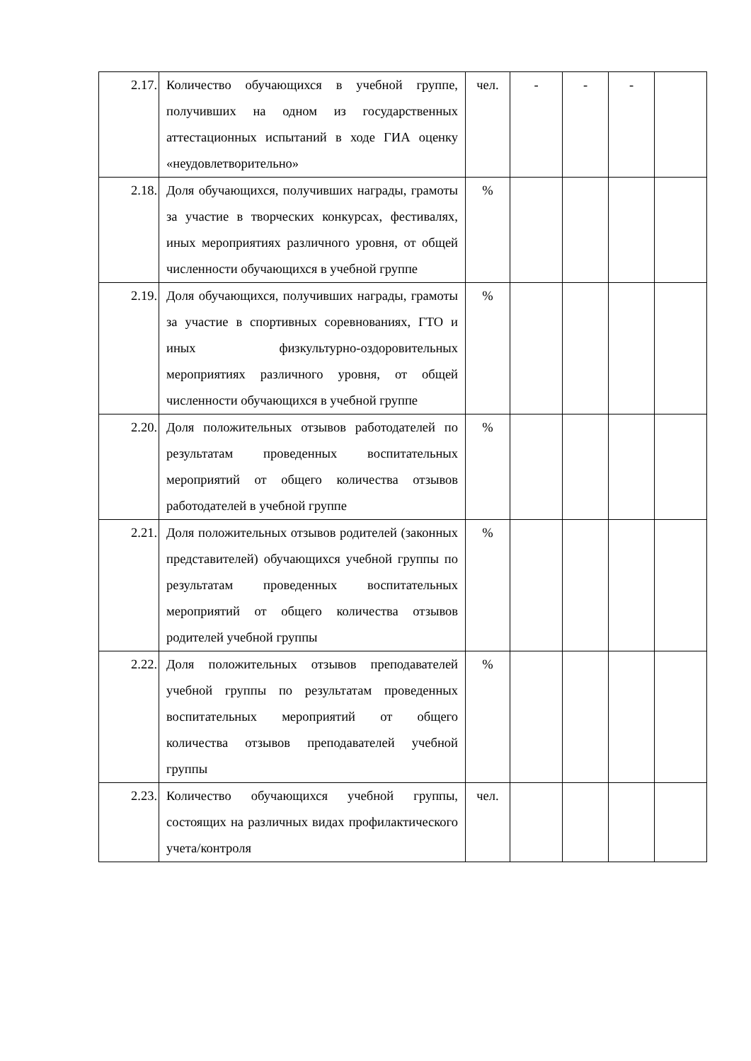| 2.17. | Количество обучающихся в учебной группе, получивших на одном из государственных аттестационных испытаний в ходе ГИА оценку «неудовлетворительно» | чел. | - | - | - | |
| 2.18. | Доля обучающихся, получивших награды, грамоты за участие в творческих конкурсах, фестивалях, иных мероприятиях различного уровня, от общей численности обучающихся в учебной группе | % | | | | |
| 2.19. | Доля обучающихся, получивших награды, грамоты за участие в спортивных соревнованиях, ГТО и иных физкультурно-оздоровительных мероприятиях различного уровня, от общей численности обучающихся в учебной группе | % | | | | |
| 2.20. | Доля положительных отзывов работодателей по результатам проведенных воспитательных мероприятий от общего количества отзывов работодателей в учебной группе | % | | | | |
| 2.21. | Доля положительных отзывов родителей (законных представителей) обучающихся учебной группы по результатам проведенных воспитательных мероприятий от общего количества отзывов родителей учебной группы | % | | | | |
| 2.22. | Доля положительных отзывов преподавателей учебной группы по результатам проведенных воспитательных мероприятий от общего количества отзывов преподавателей учебной группы | % | | | | |
| 2.23. | Количество обучающихся учебной группы, состоящих на различных видах профилактического учета/контроля | чел. | | | | |